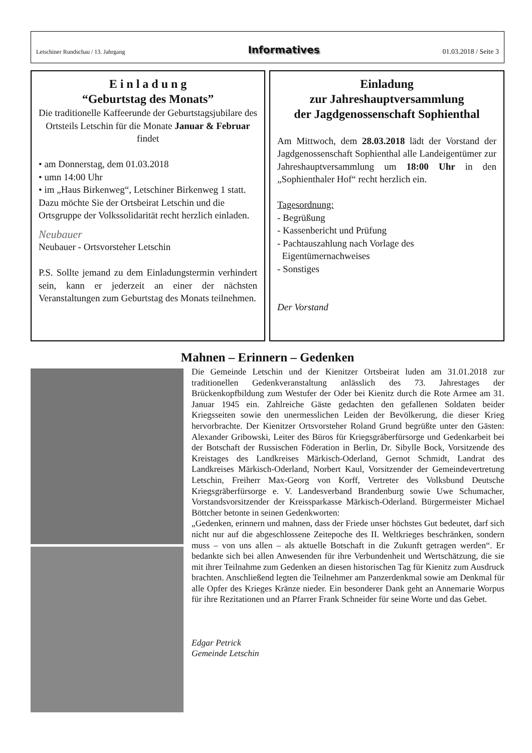Letschiner Rundschau / 13. Jahrgang Informatives 01.03.2018 / Seite 3
E i n l a d u n g
“Geburtstag des Monats”
Die traditionelle Kaffeerunde der Geburtstagsjubilare des Ortsteils Letschin für die Monate Januar & Februar findet
• am Donnerstag, dem 01.03.2018
• umn 14:00 Uhr
• im „Haus Birkenweg“, Letschiner Birkenweg 1 statt. Dazu möchte Sie der Ortsbeirat Letschin und die Ortsgruppe der Volkssolidarität recht herzlich einladen.
Neubauer
Neubauer - Ortsvorsteher Letschin
P.S. Sollte jemand zu dem Einladungstermin verhindert sein, kann er jederzeit an einer der nächsten Veranstaltungen zum Geburtstag des Monats teilnehmen.
Einladung
zur Jahreshauptversammlung
der Jagdgenossenschaft Sophienthal
Am Mittwoch, dem 28.03.2018 lädt der Vorstand der Jagdgenossenschaft Sophienthal alle Landeigentümer zur Jahreshauptversammlung um 18:00 Uhr in den „Sophienthaler Hof“ recht herzlich ein.
Tagesordnung:
- Begrüßung
- Kassenbericht und Prüfung
- Pachtauszahlung nach Vorlage des
Eigentümernachweises
- Sonstiges
Der Vorstand
Mahnen – Erinnern – Gedenken
Die Gemeinde Letschin und der Kienitzer Ortsbeirat luden am 31.01.2018 zur traditionellen Gedenkveranstaltung anlässlich des 73. Jahrestages der Brückenkopfbildung zum Westufer der Oder bei Kienitz durch die Rote Armee am 31. Januar 1945 ein. Zahlreiche Gäste gedachten den gefallenen Soldaten beider Kriegsseiten sowie den unermesslichen Leiden der Bevölkerung, die dieser Krieg hervorbrachte. Der Kienitzer Ortsvorsteher Roland Grund begrüßte unter den Gästen: Alexander Gribowski, Leiter des Büros für Kriegsgräberfürsorge und Gedenkarbeit bei der Botschaft der Russischen Föderation in Berlin, Dr. Sibylle Bock, Vorsitzende des Kreistages des Landkreises Märkisch-Oderland, Gernot Schmidt, Landrat des Landkreises Märkisch-Oderland, Norbert Kaul, Vorsitzender der Gemeindevertretung Letschin, Freiherr Max-Georg von Korff, Vertreter des Volksbund Deutsche Kriegsgräberfürsorge e. V. Landesverband Brandenburg sowie Uwe Schumacher, Vorstandsvorsitzender der Kreissparkasse Märkisch-Oderland. Bürgermeister Michael Böttcher betonte in seinen Gedenkworten:
„Gedenken, erinnern und mahnen, dass der Friede unser höchstes Gut bedeutet, darf sich nicht nur auf die abgeschlossene Zeitepoche des II. Weltkrieges beschränken, sondern muss – von uns allen – als aktuelle Botschaft in die Zukunft getragen werden“. Er bedankte sich bei allen Anwesenden für ihre Verbundenheit und Wertschätzung, die sie mit ihrer Teilnahme zum Gedenken an diesen historischen Tag für Kienitz zum Ausdruck brachten. Anschließend legten die Teilnehmer am Panzerdenkmal sowie am Denkmal für alle Opfer des Krieges Kränze nieder. Ein besonderer Dank geht an Annemarie Worpus für ihre Rezitationen und an Pfarrer Frank Schneider für seine Worte und das Gebet.
Edgar Petrick
Gemeinde Letschin